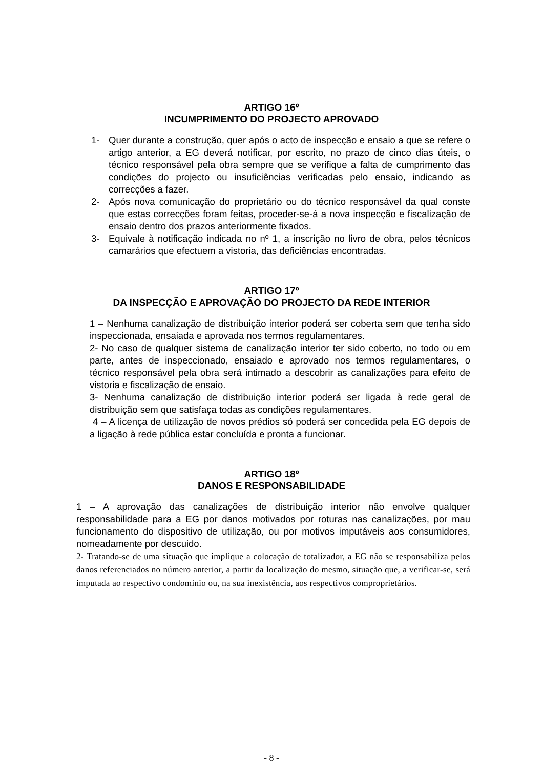ARTIGO 16º
INCUMPRIMENTO DO PROJECTO APROVADO
1- Quer durante a construção, quer após o acto de inspecção e ensaio a que se refere o artigo anterior, a EG deverá notificar, por escrito, no prazo de cinco dias úteis, o técnico responsável pela obra sempre que se verifique a falta de cumprimento das condições do projecto ou insuficiências verificadas pelo ensaio, indicando as correcções a fazer.
2- Após nova comunicação do proprietário ou do técnico responsável da qual conste que estas correcções foram feitas, proceder-se-á a nova inspecção e fiscalização de ensaio dentro dos prazos anteriormente fixados.
3- Equivale à notificação indicada no nº 1, a inscrição no livro de obra, pelos técnicos camarários que efectuem a vistoria, das deficiências encontradas.
ARTIGO 17º
DA INSPECÇÃO E APROVAÇÃO DO PROJECTO DA REDE INTERIOR
1 – Nenhuma canalização de distribuição interior poderá ser coberta sem que tenha sido inspeccionada, ensaiada e aprovada nos termos regulamentares.
2- No caso de qualquer sistema de canalização interior ter sido coberto, no todo ou em parte, antes de inspeccionado, ensaiado e aprovado nos termos regulamentares, o técnico responsável pela obra será intimado a descobrir as canalizações para efeito de vistoria e fiscalização de ensaio.
3- Nenhuma canalização de distribuição interior poderá ser ligada à rede geral de distribuição sem que satisfaça todas as condições regulamentares.
4 – A licença de utilização de novos prédios só poderá ser concedida pela EG depois de a ligação à rede pública estar concluída e pronta a funcionar.
ARTIGO 18º
DANOS E RESPONSABILIDADE
1 – A aprovação das canalizações de distribuição interior não envolve qualquer responsabilidade para a EG por danos motivados por roturas nas canalizações, por mau funcionamento do dispositivo de utilização, ou por motivos imputáveis aos consumidores, nomeadamente por descuido.
2- Tratando-se de uma situação que implique a colocação de totalizador, a EG não se responsabiliza pelos danos referenciados no número anterior, a partir da localização do mesmo, situação que, a verificar-se, será imputada ao respectivo condomínio ou, na sua inexistência, aos respectivos comproprietários.
- 8 -